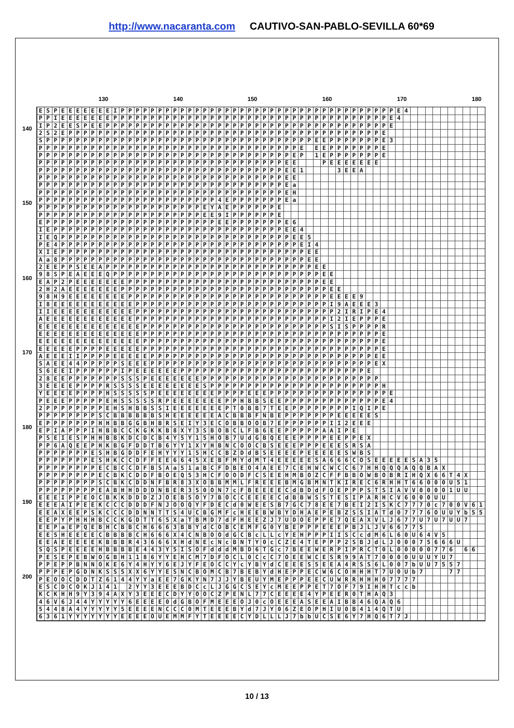http://www.nacaranta.com CAUTIVO-SAN-PABLO-SEVILLA 60*69
130 140 150 160 170 180
140
150
160
170
180
190
200
ESPEEEEEEEIPPPPPPPPPPPPPPPPPPPPPPPPPPPPPPPPPPPPPE4
PPIEEEEEEEPPPPPPPPPPPPPPPPPPPPPPPPPPPPPPPPPPPPPE4
IP2EESPEEPPPPPPPPPPPPPPPPPPPPPPPPPPPPPPPPPPPPPPE
2S2EPPPPPPPPPPPPPPPPPPPPPPPPPPPPPPPPPPPPPPPPPPE
SPPPPPPPPPPPPPPPPPPPPPPPPPPPPPPPPPPPPEEPPPPPPPE3
PPPPPPPPPPPPPPPPPPPPPPPPPPPPPPPPPPPE EEPPPPPPPE
PPPPPPPPPPPPPPPPPPPPPPPPPPPPPPPPPPEP 1EPPPPPPPE
PPPPPPPPPPPPPPPPPPPPPPPPPPPPPPPPPEE PEEEEEEE
PPPPPPPPPPPPPPPPPPPPPPPPPPPPPPPPPEE1 3EEA
PPPPPPPPPPPPPPPPPPPPPPPPPPPPPPPPPEE
PPPPPPPPPPPPPPPPPPPPPPPPPPPPPPPPPEa
PPPPPPPPPPPPPPPPPPPPPPPPPPPPPPPPPEH
PPPPPPPPPPPPPPPPPPPPPPPP4EPPPPPPPEa
PPPPPPPPPPPPPPPPPPPPPPEYAEPPPPPPE
PPPPPPPPPPPPPPPPPPPPPPEE9IPPPPPPE
EPPPPPPPPPPPPPPPPPPPPPPPEEPPPPPPPE6
IEPPPPPPPPPPPPPPPPPPPPPPPPPPPPPPPEE4
IEQPPPPPPPPPPPPPPPPPPPPPPPPPPPPPPPEE5
PE4PPPPPPPPPPPPPPPPPPPPPPPPPPPPPPPPEI4
XIEPPPPPPPPPPPPPPPPPPPPPPPPPPPPPPPPPEE
Aa8PPPPPPPPPPPPPPPPPPPPPPPPPPPPPPPPPEE
2EEPPSEEAPPPPPPPPPPPPPPPPPPPPPPPPPPPPEE
98SPEAEEEQPPPPPPPPPPPPPPPPPPPPPPPPPPPPEE
EAP2PEEEEEEEPPPPPPPPPPPPPPPPPPPPPPPPPPEE
2H2AEEEEEEEPPPPPPPPPPPPPPPPPPPPPPPPPPPPEE
98H9EEEEEEEEPPPPPPPPPPPPPPPPPPPPPPPPPPPEEEE9
I8EEEEEEEEEEEPPPPPPPPPPPPPPPPPPPPPPPPPPI9AEEE3
IIEEEEEEEEEEEPPPPPPPPPPPPPPPPPPPPPPPPPPP2IRIPE4
AEEEEEEEEEEEEPPPPPPPPPPPPPPPPPPPPPPPPPPI2IEPPPE
EEEEEEEEEEEEEEPPPPPPPPPPPPPPPPPPPPPPPPPSISPPPPR
EEEEEEEEEEEEEEPPPPPPPPPPPPPPPPPPPPPPPPPPPPPPPPE
EEEEEEEEEEEEEEPPPPPPPPPPPPPPPPPPPPPPPPPPPPPPPPE
EEEEEPPPPEEEEEPPPPPPPPPPPPPPPPPPPPPPPPPPPPPPPPE
AEEEIIPPPPEEEEEPPPPPPPPPPPPPPPPPPPPPPPPPPPPPPEE
SAEE44PPPPPSEEEPPPPPPPPPPPPPPPPPPPPPPPPPPPPPPEX
S6EEIPPPPPPIPEEEEEEPPPPPPPPPPPPPPPPPPPPPPPPPE
28EEPPPPPPPSSSPEEEEEEEPPPPPPPPPPPPPPPPPPPPPPPP
3EEEEPPPPRSSSSEEEEEEEESPPPPPPPPPPPPPPPPPPPPPPPH
YEEEEPPPPHSSSSSPEEEEEEEEPPPPEEEPPPPPPPPPPPPPPPPE
PEEEPPPPPEHSSSSSRPEEEEEEEPPHBBSEEPPPPPPPPPPPPPE4
2PPPPPPPPEHSHBBSSIEEEEEEEPT0BB7TEEPPPPPPPPIQIPE
PPPPPPPPSCBBBBBBSHEEEEEEACBBBFNBEPPPPPPPEEEEES
EPPPPPPPHHBBGGBHBRSEIY3ECOBBOOB7EPPPPPPII2EEE
EPIAPPPIHBBCCKGKKB8XY3SBOBCLFB6EEPPPPPAAIPE
PSEIESPHHBBKDCDCB4Y5Y15HOB7UdGBQEEEPPPPEEPPEX
PP6AQEEPHKBGFDDTB6YY1XYHBNCOOCBSEEEPPPEEESRSA
PPPPPPPESHBGDDFEHYYY15HCCBZDdBSEEEEPEEEEESWBS
PPPPPPPESHKCCDFFEE6645XEBFMYdMT4EEEEESA666COSEEEEESA35
PPPPPPPPECBCCDFBSAa51aBCFDBEO4AEE7CEHWCWCC67HHQQQAQQBAX
PPPPPPPPECBKCDDFBOEQ53HCFOODFCSEEHMBOZCFFBBOWBOBRIHQX66T4X
PPPPPPPPSCBKCDDNFBR83XOBBMMLFREEEBMGBMNTKIREC6RHHT66000U51
PPPPPPPPEABHHDDDNBER350ON7cFBEEEECdBDdFOEPPPSTSIAVV00001UU
EEEIPPEOCBKKDDDZJOEB5OY7BOCCEEEECdBBWSSTESIPARHCV6000UU
EEEAIPEEKCCCDDDFNJOOQYFDECd0WEESB7GC78EE7BEI2ISKC7770c700V61
EEAXEEPSKCCCDDNNTTS4UCBGMFcHEEBWBYDHAEPEBZSSIATd07776OUUYb55
EEPYPHHHBCCKGDTT65XaTBMD7dFHEEZJ7UDOEPPE7QEAXVLJ677U7U7UU7
EEPaEPQEBHCBBCH6663BBYdCOBCEMFG0YBEPPPEEEPBJLJV66775
EE5HEEEECBBBBCH666X4CNBOOdGCBcLLcYEHPPPIISCcdM6L60U64V5
EEAEEEEEKBBBR43666XHdNEcNcBNTY0cCZE4TEPPP2SBJdLJ00075666U
SQSPEEEEHBBBBE443Y5ISOFdddMBD6TGc7BEEWERPIPRCT0L00000776 66
PESEPEBWOGBH1186YYEHCM7DFOCL0CcC7OEEWCESR99AT70000UUUYU7
PPEPPBNNOKE6Y4HYY6EJYFEOCCYcYBYdCEEES5EEA4RSS6L007bUU7557
PPPEPGDNKSS5XX6YYESNCBOMCB7BEBYdHEPPECW6COHHHT7U0Ub7 77
PEOOCDDTZ6144YYaEE7GKYN7JJYBEUYMEPPPEECUWRRHHH07777
ESCDCOKJ141 2YY3EEEBDCcLJGGCSEYcMEEPPET7OF79IHHTccb
KCKHH9Y394AXY3EEECDYYOOCZPENL77CEEEE4YPEER0THAQ3
46V6J44YYYYY6EEEE0dGBOFMEEEOJ0cOEEEASEEAIBB46QAQ6
5448A4YYYYY5EEEENCCC0MTEEEBYd7JY06ZEOPHIU0B414QTU
6361YYYYYYYEEEEOUEMMFYTEEEECYDLLLJ7bbUCSE6Y7HQ6T7J
10 / 13